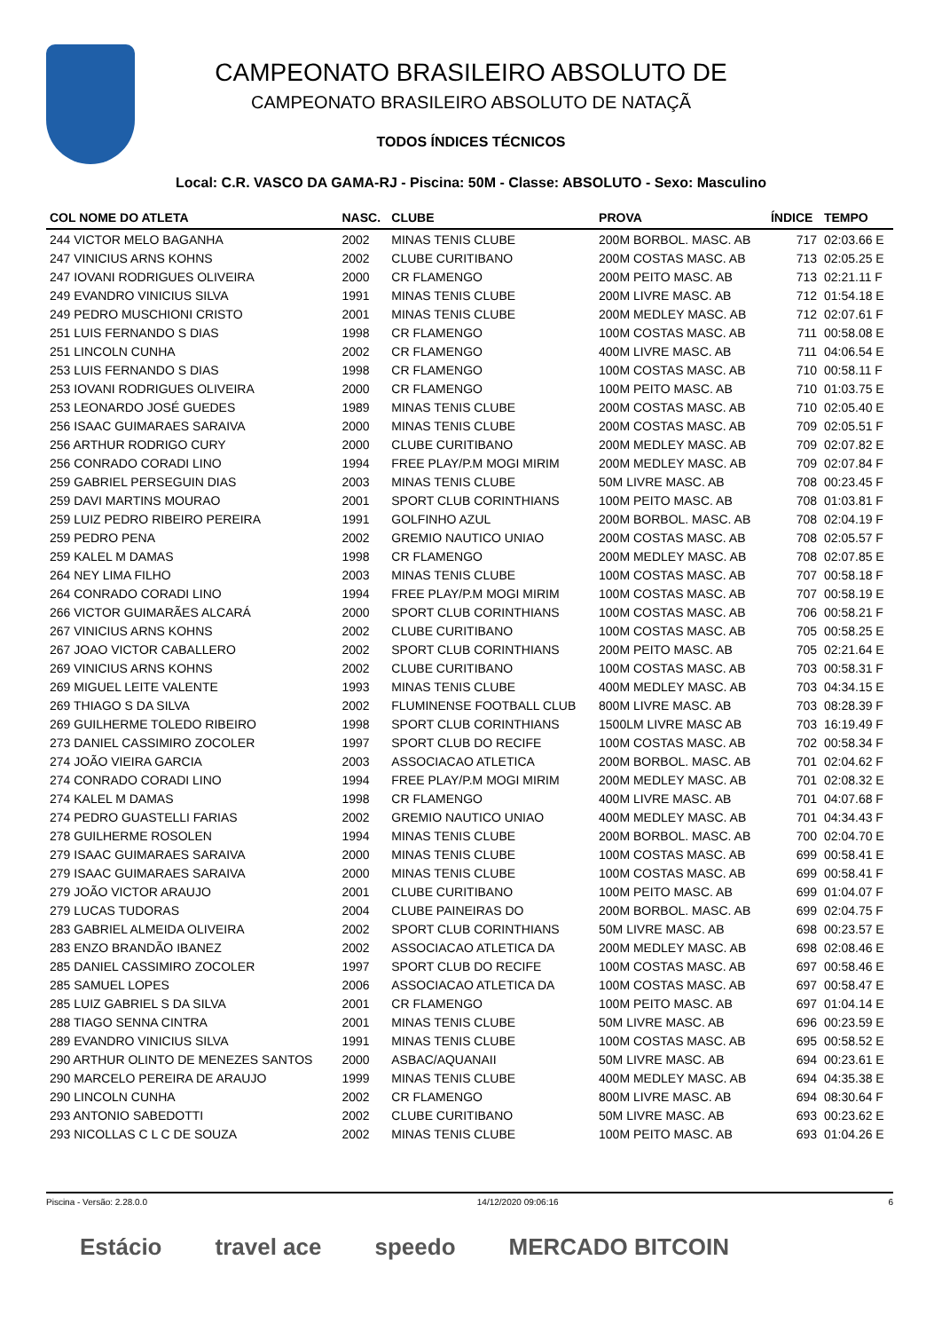CAMPEONATO BRASILEIRO ABSOLUTO DE
CAMPEONATO BRASILEIRO ABSOLUTO DE NATAÇÃ
TODOS ÍNDICES TÉCNICOS
Local: C.R. VASCO DA GAMA-RJ - Piscina: 50M - Classe: ABSOLUTO - Sexo: Masculino
| COL NOME DO ATLETA | NASC. | CLUBE | PROVA | ÍNDICE | TEMPO |
| --- | --- | --- | --- | --- | --- |
| 244 VICTOR MELO BAGANHA | 2002 | MINAS TENIS CLUBE | 200M BORBOL. MASC. AB | 717 | 02:03.66 E |
| 247 VINICIUS ARNS KOHNS | 2002 | CLUBE CURITIBANO | 200M COSTAS MASC. AB | 713 | 02:05.25 E |
| 247 IOVANI RODRIGUES OLIVEIRA | 2000 | CR FLAMENGO | 200M PEITO MASC. AB | 713 | 02:21.11 F |
| 249 EVANDRO VINICIUS SILVA | 1991 | MINAS TENIS CLUBE | 200M LIVRE MASC. AB | 712 | 01:54.18 E |
| 249 PEDRO MUSCHIONI CRISTO | 2001 | MINAS TENIS CLUBE | 200M MEDLEY MASC. AB | 712 | 02:07.61 F |
| 251 LUIS FERNANDO S DIAS | 1998 | CR FLAMENGO | 100M COSTAS MASC. AB | 711 | 00:58.08 E |
| 251 LINCOLN CUNHA | 2002 | CR FLAMENGO | 400M LIVRE MASC. AB | 711 | 04:06.54 E |
| 253 LUIS FERNANDO S DIAS | 1998 | CR FLAMENGO | 100M COSTAS MASC. AB | 710 | 00:58.11 F |
| 253 IOVANI RODRIGUES OLIVEIRA | 2000 | CR FLAMENGO | 100M PEITO MASC. AB | 710 | 01:03.75 E |
| 253 LEONARDO JOSÉ GUEDES | 1989 | MINAS TENIS CLUBE | 200M COSTAS MASC. AB | 710 | 02:05.40 E |
| 256 ISAAC GUIMARAES SARAIVA | 2000 | MINAS TENIS CLUBE | 200M COSTAS MASC. AB | 709 | 02:05.51 F |
| 256 ARTHUR RODRIGO CURY | 2000 | CLUBE CURITIBANO | 200M MEDLEY MASC. AB | 709 | 02:07.82 E |
| 256 CONRADO CORADI LINO | 1994 | FREE PLAY/P.M MOGI MIRIM | 200M MEDLEY MASC. AB | 709 | 02:07.84 F |
| 259 GABRIEL PERSEGUIN DIAS | 2003 | MINAS TENIS CLUBE | 50M LIVRE MASC. AB | 708 | 00:23.45 F |
| 259 DAVI MARTINS MOURAO | 2001 | SPORT CLUB CORINTHIANS | 100M PEITO MASC. AB | 708 | 01:03.81 F |
| 259 LUIZ PEDRO RIBEIRO PEREIRA | 1991 | GOLFINHO AZUL | 200M BORBOL. MASC. AB | 708 | 02:04.19 F |
| 259 PEDRO PENA | 2002 | GREMIO NAUTICO UNIAO | 200M COSTAS MASC. AB | 708 | 02:05.57 F |
| 259 KALEL M DAMAS | 1998 | CR FLAMENGO | 200M MEDLEY MASC. AB | 708 | 02:07.85 E |
| 264 NEY LIMA FILHO | 2003 | MINAS TENIS CLUBE | 100M COSTAS MASC. AB | 707 | 00:58.18 F |
| 264 CONRADO CORADI LINO | 1994 | FREE PLAY/P.M MOGI MIRIM | 100M COSTAS MASC. AB | 707 | 00:58.19 E |
| 266 VICTOR GUIMARÃES ALCARÁ | 2000 | SPORT CLUB CORINTHIANS | 100M COSTAS MASC. AB | 706 | 00:58.21 F |
| 267 VINICIUS ARNS KOHNS | 2002 | CLUBE CURITIBANO | 100M COSTAS MASC. AB | 705 | 00:58.25 E |
| 267 JOAO VICTOR CABALLERO | 2002 | SPORT CLUB CORINTHIANS | 200M PEITO MASC. AB | 705 | 02:21.64 E |
| 269 VINICIUS ARNS KOHNS | 2002 | CLUBE CURITIBANO | 100M COSTAS MASC. AB | 703 | 00:58.31 F |
| 269 MIGUEL LEITE VALENTE | 1993 | MINAS TENIS CLUBE | 400M MEDLEY MASC. AB | 703 | 04:34.15 E |
| 269 THIAGO S DA SILVA | 2002 | FLUMINENSE FOOTBALL CLUB | 800M LIVRE MASC. AB | 703 | 08:28.39 F |
| 269 GUILHERME TOLEDO RIBEIRO | 1998 | SPORT CLUB CORINTHIANS | 1500LM LIVRE MASC AB | 703 | 16:19.49 F |
| 273 DANIEL CASSIMIRO ZOCOLER | 1997 | SPORT CLUB DO RECIFE | 100M COSTAS MASC. AB | 702 | 00:58.34 F |
| 274 JOÃO VIEIRA GARCIA | 2003 | ASSOCIACAO ATLETICA | 200M BORBOL. MASC. AB | 701 | 02:04.62 F |
| 274 CONRADO CORADI LINO | 1994 | FREE PLAY/P.M MOGI MIRIM | 200M MEDLEY MASC. AB | 701 | 02:08.32 E |
| 274 KALEL M DAMAS | 1998 | CR FLAMENGO | 400M LIVRE MASC. AB | 701 | 04:07.68 F |
| 274 PEDRO GUASTELLI FARIAS | 2002 | GREMIO NAUTICO UNIAO | 400M MEDLEY MASC. AB | 701 | 04:34.43 F |
| 278 GUILHERME ROSOLEN | 1994 | MINAS TENIS CLUBE | 200M BORBOL. MASC. AB | 700 | 02:04.70 E |
| 279 ISAAC GUIMARAES SARAIVA | 2000 | MINAS TENIS CLUBE | 100M COSTAS MASC. AB | 699 | 00:58.41 E |
| 279 ISAAC GUIMARAES SARAIVA | 2000 | MINAS TENIS CLUBE | 100M COSTAS MASC. AB | 699 | 00:58.41 F |
| 279 JOÃO VICTOR ARAUJO | 2001 | CLUBE CURITIBANO | 100M PEITO MASC. AB | 699 | 01:04.07 F |
| 279 LUCAS TUDORAS | 2004 | CLUBE PAINEIRAS DO | 200M BORBOL. MASC. AB | 699 | 02:04.75 F |
| 283 GABRIEL ALMEIDA OLIVEIRA | 2002 | SPORT CLUB CORINTHIANS | 50M LIVRE MASC. AB | 698 | 00:23.57 E |
| 283 ENZO BRANDÃO IBANEZ | 2002 | ASSOCIACAO ATLETICA DA | 200M MEDLEY MASC. AB | 698 | 02:08.46 E |
| 285 DANIEL CASSIMIRO ZOCOLER | 1997 | SPORT CLUB DO RECIFE | 100M COSTAS MASC. AB | 697 | 00:58.46 E |
| 285 SAMUEL LOPES | 2006 | ASSOCIACAO ATLETICA DA | 100M COSTAS MASC. AB | 697 | 00:58.47 E |
| 285 LUIZ GABRIEL S DA SILVA | 2001 | CR FLAMENGO | 100M PEITO MASC. AB | 697 | 01:04.14 E |
| 288 TIAGO SENNA CINTRA | 2001 | MINAS TENIS CLUBE | 50M LIVRE MASC. AB | 696 | 00:23.59 E |
| 289 EVANDRO VINICIUS SILVA | 1991 | MINAS TENIS CLUBE | 100M COSTAS MASC. AB | 695 | 00:58.52 E |
| 290 ARTHUR OLINTO DE MENEZES SANTOS | 2000 | ASBAC/AQUANAII | 50M LIVRE MASC. AB | 694 | 00:23.61 E |
| 290 MARCELO PEREIRA DE ARAUJO | 1999 | MINAS TENIS CLUBE | 400M MEDLEY MASC. AB | 694 | 04:35.38 E |
| 290 LINCOLN CUNHA | 2002 | CR FLAMENGO | 800M LIVRE MASC. AB | 694 | 08:30.64 F |
| 293 ANTONIO SABEDOTTI | 2002 | CLUBE CURITIBANO | 50M LIVRE MASC. AB | 693 | 00:23.62 E |
| 293 NICOLLAS C L C DE SOUZA | 2002 | MINAS TENIS CLUBE | 100M PEITO MASC. AB | 693 | 01:04.26 E |
Piscina - Versão: 2.28.0.0 14/12/2020 09:06:16 6
Estácio travel ace speedo MERCADO BITCOIN